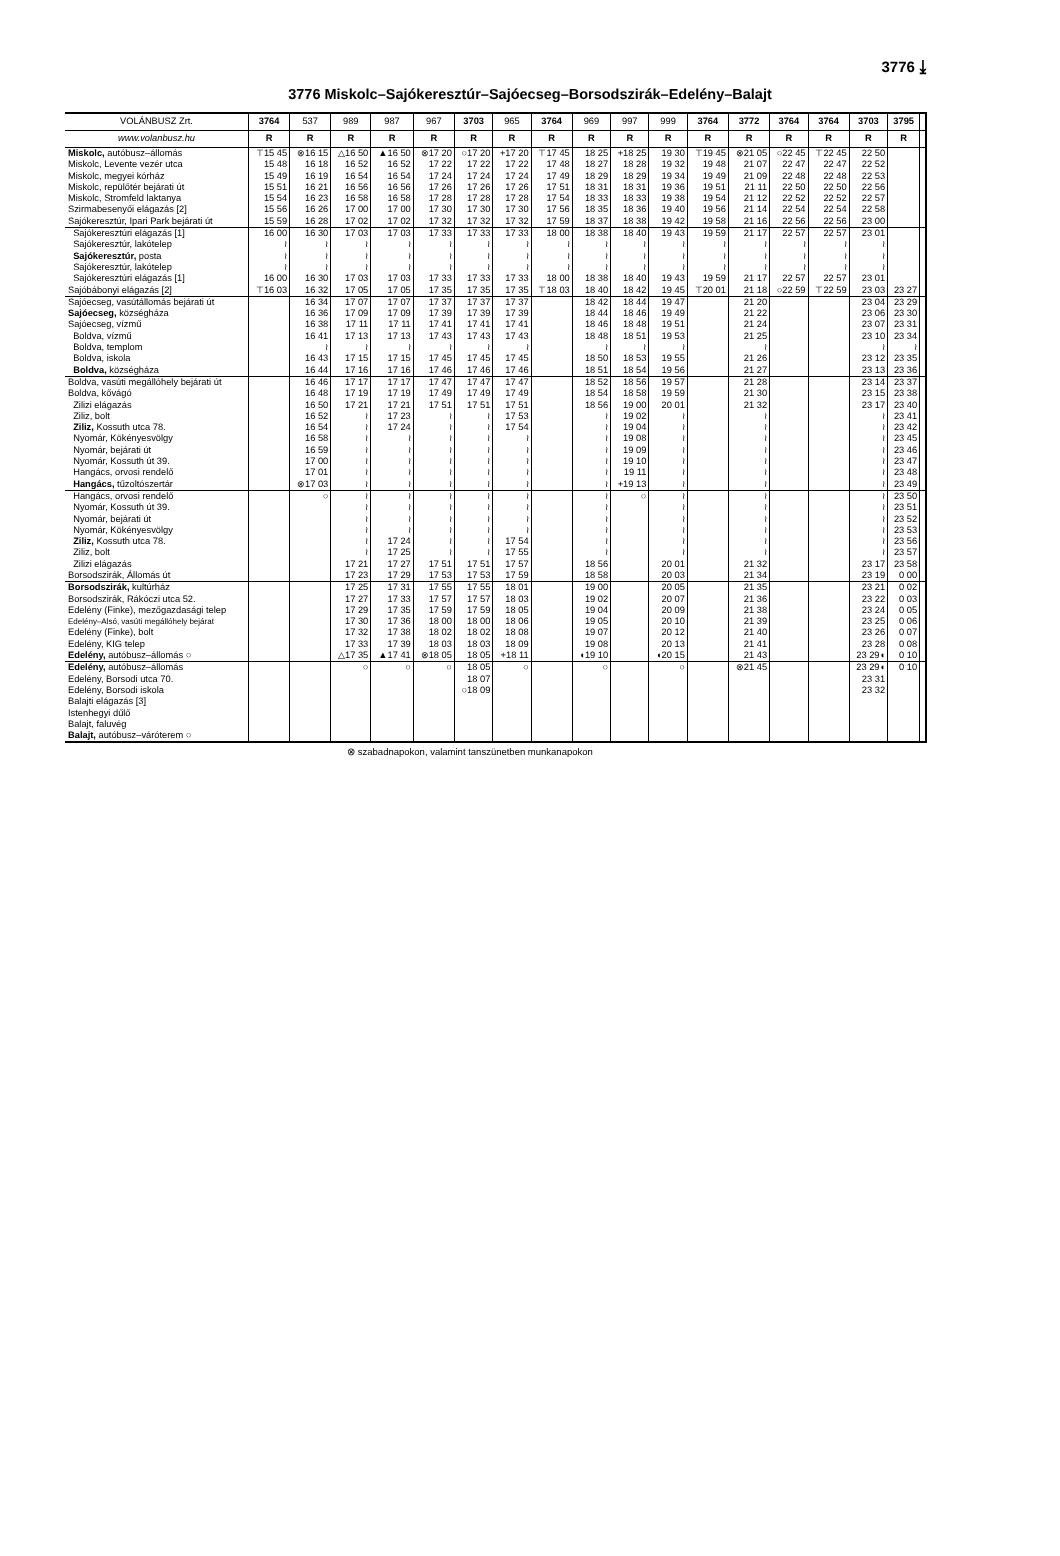3776 ⤓
3776 Miskolc–Sajókeresztúr–Sajóecseg–Borsodszirák–Edelény–Balajt
| VOLÁNBUSZ Zrt. | 3764 | 537 | 989 | 987 | 967 | 3703 | 965 | 3764 | 969 | 997 | 999 | 3764 | 3772 | 3764 | 3764 | 3703 | 3795 | |
| --- | --- | --- | --- | --- | --- | --- | --- | --- | --- | --- | --- | --- | --- | --- | --- | --- | --- | --- |
| www.volanbusz.hu | R | R | R | R | R | R | R | R | R | R | R | R | R | R | R | R | R | |
| Miskolc, autóbusz–állomás | ⊤15 45 | ⊗16 15 | △16 50 | ▲16 50 | ⊗17 20 | ○17 20 | +17 20 | ⊤17 45 | 18 25 | +18 25 | 19 30 | ⊤19 45 | ⊗21 05 | ○22 45 | ⊤22 45 | 22 50 | | |
| Miskolc, Levente vezér utca | 15 48 | 16 18 | 16 52 | 16 52 | 17 22 | 17 22 | 17 22 | 17 48 | 18 27 | 18 28 | 19 32 | 19 48 | 21 07 | 22 47 | 22 47 | 22 52 | | |
| Miskolc, megyei kórház | 15 49 | 16 19 | 16 54 | 16 54 | 17 24 | 17 24 | 17 24 | 17 49 | 18 29 | 18 29 | 19 34 | 19 49 | 21 09 | 22 48 | 22 48 | 22 53 | | |
| Miskolc, repülőtér bejárati út | 15 51 | 16 21 | 16 56 | 16 56 | 17 26 | 17 26 | 17 26 | 17 51 | 18 31 | 18 31 | 19 36 | 19 51 | 21 11 | 22 50 | 22 50 | 22 56 | | |
| Miskolc, Stromfeld laktanya | 15 54 | 16 23 | 16 58 | 16 58 | 17 28 | 17 28 | 17 28 | 17 54 | 18 33 | 18 33 | 19 38 | 19 54 | 21 12 | 22 52 | 22 52 | 22 57 | | |
| Szirmabesenyői elágazás [2] | 15 56 | 16 26 | 17 00 | 17 00 | 17 30 | 17 30 | 17 30 | 17 56 | 18 35 | 18 36 | 19 40 | 19 56 | 21 14 | 22 54 | 22 54 | 22 58 | | |
| Sajókeresztúr, Ipari Park bejárati út | 15 59 | 16 28 | 17 02 | 17 02 | 17 32 | 17 32 | 17 32 | 17 59 | 18 37 | 18 38 | 19 42 | 19 58 | 21 16 | 22 56 | 22 56 | 23 00 | | |
| Sajókeresztúri elágazás [1] | 16 00 | 16 30 | 17 03 | 17 03 | 17 33 | 17 33 | 17 33 | 18 00 | 18 38 | 18 40 | 19 43 | 19 59 | 21 17 | 22 57 | 22 57 | 23 01 | | |
| Sajókeresztúr, lakótelep | ≀ | ≀ | ≀ | ≀ | ≀ | ≀ | ≀ | ≀ | ≀ | ≀ | ≀ | ≀ | ≀ | ≀ | ≀ | ≀ | | |
| Sajókeresztúr, posta | ≀ | ≀ | ≀ | ≀ | ≀ | ≀ | ≀ | ≀ | ≀ | ≀ | ≀ | ≀ | ≀ | ≀ | ≀ | ≀ | | |
| Sajókeresztúr, lakótelep | ≀ | ≀ | ≀ | ≀ | ≀ | ≀ | ≀ | ≀ | ≀ | ≀ | ≀ | ≀ | ≀ | ≀ | ≀ | ≀ | | |
| Sajókeresztúri elágazás [1] | 16 00 | 16 30 | 17 03 | 17 03 | 17 33 | 17 33 | 17 33 | 18 00 | 18 38 | 18 40 | 19 43 | 19 59 | 21 17 | 22 57 | 22 57 | 23 01 | | |
| Sajóbábonyi elágazás [2] | ⊤16 03 | 16 32 | 17 05 | 17 05 | 17 35 | 17 35 | 17 35 | ⊤18 03 | 18 40 | 18 42 | 19 45 | ⊤20 01 | 21 18 | ○22 59 | ⊤22 59 | 23 03 | 23 27 | |
| Sajóecseg, vasútállomás bejárati út | | 16 34 | 17 07 | 17 07 | 17 37 | 17 37 | 17 37 | | 18 42 | 18 44 | 19 47 | | 21 20 | | | 23 04 | 23 29 | |
| Sajóecseg, községháza | | 16 36 | 17 09 | 17 09 | 17 39 | 17 39 | 17 39 | | 18 44 | 18 46 | 19 49 | | 21 22 | | | 23 06 | 23 30 | |
| Sajóecseg, vízmű | | 16 38 | 17 11 | 17 11 | 17 41 | 17 41 | 17 41 | | 18 46 | 18 48 | 19 51 | | 21 24 | | | 23 07 | 23 31 | |
| Boldva, vízmű | | 16 41 | 17 13 | 17 13 | 17 43 | 17 43 | 17 43 | | 18 48 | 18 51 | 19 53 | | 21 25 | | | 23 10 | 23 34 | |
| Boldva, templom | | ≀ | ≀ | ≀ | ≀ | ≀ | ≀ | | ≀ | ≀ | ≀ | | ≀ | | | ≀ | ≀ | |
| Boldva, iskola | | 16 43 | 17 15 | 17 15 | 17 45 | 17 45 | 17 45 | | 18 50 | 18 53 | 19 55 | | 21 26 | | | 23 12 | 23 35 | |
| Boldva, községháza | | 16 44 | 17 16 | 17 16 | 17 46 | 17 46 | 17 46 | | 18 51 | 18 54 | 19 56 | | 21 27 | | | 23 13 | 23 36 | |
| Boldva, vasúti megállóhely bejárati út | | 16 46 | 17 17 | 17 17 | 17 47 | 17 47 | 17 47 | | 18 52 | 18 56 | 19 57 | | 21 28 | | | 23 14 | 23 37 | |
| Boldva, kővágó | | 16 48 | 17 19 | 17 19 | 17 49 | 17 49 | 17 49 | | 18 54 | 18 58 | 19 59 | | 21 30 | | | 23 15 | 23 38 | |
| Zilizi elágazás | | 16 50 | 17 21 | 17 21 | 17 51 | 17 51 | 17 51 | | 18 56 | 19 00 | 20 01 | | 21 32 | | | 23 17 | 23 40 | |
| Ziliz, bolt | | 16 52 | ≀ | 17 23 | ≀ | ≀ | 17 53 | | ≀ | 19 02 | ≀ | | ≀ | | | ≀ | 23 41 | |
| Ziliz, Kossuth utca 78. | | 16 54 | ≀ | 17 24 | ≀ | ≀ | 17 54 | | ≀ | 19 04 | ≀ | | ≀ | | | ≀ | 23 42 | |
| Nyomár, Kökényesvölgy | | 16 58 | ≀ | ≀ | ≀ | ≀ | ≀ | | ≀ | 19 08 | ≀ | | ≀ | | | ≀ | 23 45 | |
| Nyomár, bejárati út | | 16 59 | ≀ | ≀ | ≀ | ≀ | ≀ | | ≀ | 19 09 | ≀ | | ≀ | | | ≀ | 23 46 | |
| Nyomár, Kossuth út 39. | | 17 00 | ≀ | ≀ | ≀ | ≀ | ≀ | | ≀ | 19 10 | ≀ | | ≀ | | | ≀ | 23 47 | |
| Hangács, orvosi rendelő | | 17 01 | ≀ | ≀ | ≀ | ≀ | ≀ | | ≀ | 19 11 | ≀ | | ≀ | | | ≀ | 23 48 | |
| Hangács, tűzoltószertár | | ⊗17 03 | ≀ | ≀ | ≀ | ≀ | ≀ | | ≀ | +19 13 | ≀ | | ≀ | | | ≀ | 23 49 | |
| Hangács, orvosi rendelő | | ○ | ≀ | ≀ | ≀ | ≀ | ≀ | | ≀ | ○ | ≀ | | ≀ | | | ≀ | 23 50 | |
| Nyomár, Kossuth út 39. | | | ≀ | ≀ | ≀ | ≀ | ≀ | | ≀ | | ≀ | | ≀ | | | ≀ | 23 51 | |
| Nyomár, bejárati út | | | ≀ | ≀ | ≀ | ≀ | ≀ | | ≀ | | ≀ | | ≀ | | | ≀ | 23 52 | |
| Nyomár, Kökényesvölgy | | | ≀ | ≀ | ≀ | ≀ | ≀ | | ≀ | | ≀ | | ≀ | | | ≀ | 23 53 | |
| Ziliz, Kossuth utca 78. | | | ≀ | 17 24 | ≀ | ≀ | 17 54 | | ≀ | | ≀ | | ≀ | | | ≀ | 23 56 | |
| Ziliz, bolt | | | ≀ | 17 25 | ≀ | ≀ | 17 55 | | ≀ | | ≀ | | ≀ | | | ≀ | 23 57 | |
| Zilizi elágazás | | | 17 21 | 17 27 | 17 51 | 17 51 | 17 57 | | 18 56 | | 20 01 | | 21 32 | | | 23 17 | 23 58 | |
| Borsodszirák, Állomás út | | | 17 23 | 17 29 | 17 53 | 17 53 | 17 59 | | 18 58 | | 20 03 | | 21 34 | | | 23 19 | 0 00 | |
| Borsodszirák, kultúrház | | | 17 25 | 17 31 | 17 55 | 17 55 | 18 01 | | 19 00 | | 20 05 | | 21 35 | | | 23 21 | 0 02 | |
| Borsodszirák, Rákóczi utca 52. | | | 17 27 | 17 33 | 17 57 | 17 57 | 18 03 | | 19 02 | | 20 07 | | 21 36 | | | 23 22 | 0 03 | |
| Edelény (Finke), mezőgazdasági telep | | | 17 29 | 17 35 | 17 59 | 17 59 | 18 05 | | 19 04 | | 20 09 | | 21 38 | | | 23 24 | 0 05 | |
| Edelény–Alsó, vasúti megállóhely bejárat | | | 17 30 | 17 36 | 18 00 | 18 00 | 18 06 | | 19 05 | | 20 10 | | 21 39 | | | 23 25 | 0 06 | |
| Edelény (Finke), bolt | | | 17 32 | 17 38 | 18 02 | 18 02 | 18 08 | | 19 07 | | 20 12 | | 21 40 | | | 23 26 | 0 07 | |
| Edelény, KIG telep | | | 17 33 | 17 39 | 18 03 | 18 03 | 18 09 | | 19 08 | | 20 13 | | 21 41 | | | 23 28 | 0 08 | |
| Edelény, autóbusz–állomás ○ | | | △17 35 | ▲17 41 | ⊗18 05 | 18 05 | +18 11 | | ◖19 10 | | ◖20 15 | | 21 43 | | | 23 29◖ | 0 10 | |
| Edelény, autóbusz–állomás | | | ○ | ○ | ○ | 18 05 | ○ | | ○ | | ○ | | ⊗21 45 | | | 23 29◖ | 0 10 | |
| Edelény, Borsodi utca 70. | | | | | | 18 07 | | | | | | | | | | 23 31 | | |
| Edelény, Borsodi iskola | | | | | | ○18 09 | | | | | | | | | | 23 32 | | |
| Balajti elágazás [3] | | | | | | | | | | | | | | | | | | |
| Istenhegyi dűlő | | | | | | | | | | | | | | | | | | |
| Balajt, faluvég | | | | | | | | | | | | | | | | | | |
| Balajt, autóbusz–váróterem ○ | | | | | | | | | | | | | | | | | | |
⊗ szabadnapokon, valamint tanszünetben munkanapokon